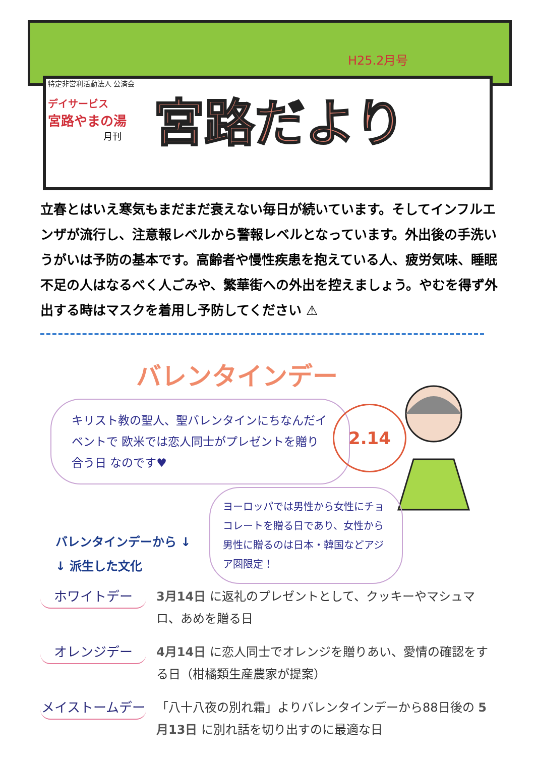H25.2月号
特定非営利活動法人 公済会
デイサービス
宮路やまの湯
月刊
宮路だより
立春とはいえ寒気もまだまだ衰えない毎日が続いています。そしてインフルエンザが流行し、注意報レベルから警報レベルとなっています。外出後の手洗いうがいは予防の基本です。高齢者や慢性疾患を抱えている人、疲労気味、睡眠不足の人はなるべく人ごみや、繁華街への外出を控えましょう。やむを得ず外出する時はマスクを着用し予防してください ⚠
バレンタインデー
キリスト教の聖人、聖バレンタインにちなんだイベントで 欧米では恋人同士がプレゼントを贈り合う日 なのです♥
2.14
ヨーロッパでは男性から女性にチョコレートを贈る日であり、女性から男性に贈るのは日本・韓国などアジア圏限定！
バレンタインデーから ↓
↓ 派生した文化
ホワイトデー
3月14日 に返礼のプレゼントとして、クッキーやマシュマロ、あめを贈る日
オレンジデー
4月14日 に恋人同士でオレンジを贈りあい、愛情の確認をする日（柑橘類生産農家が提案）
メイストームデー
「八十八夜の別れ霜」よりバレンタインデーから88日後の 5月13日 に別れ話を切り出すのに最適な日